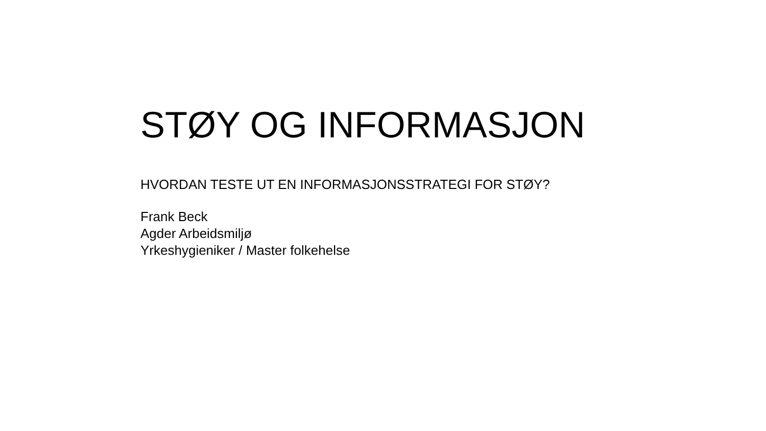STØY OG INFORMASJON
HVORDAN TESTE UT EN INFORMASJONSSTRATEGI FOR STØY?
Frank Beck
Agder Arbeidsmiljø
Yrkeshygieniker / Master folkehelse